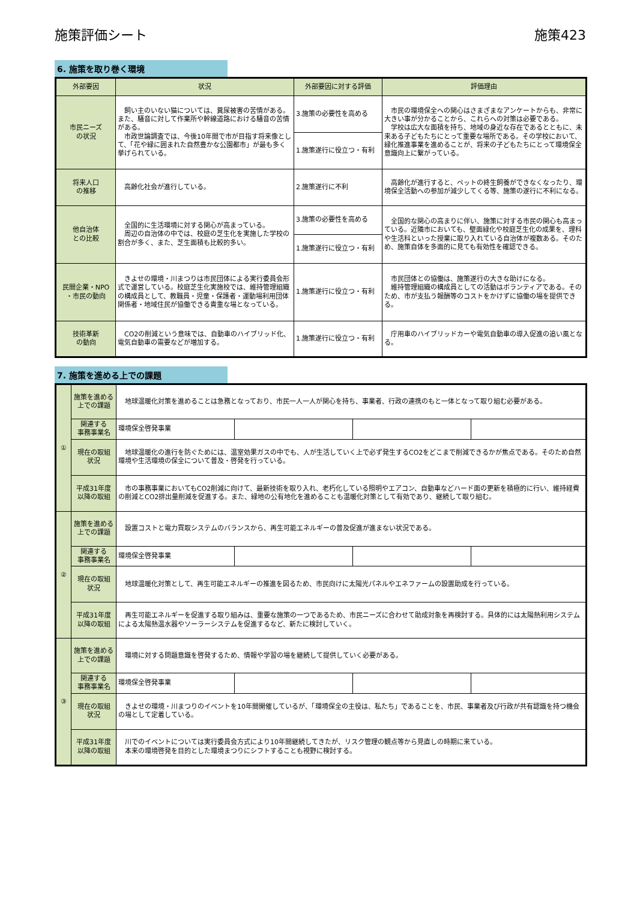施策評価シート 施策423
6. 施策を取り巻く環境
| 外部要因 | 状況 | 外部要因に対する評価 | 評価理由 |
| --- | --- | --- | --- |
| 市民ニーズ の状況 | 飼い主のいない猫については、糞尿被害の苦情がある。また、騒音に対して作業所や幹線道路における騒音の苦情がある。 市政世論調査では、今後10年間で市が目指す将来像として、「花や緑に囲まれた自然豊かな公園都市」が最も多く挙げられている。 | 3.施策の必要性を高める | 市民の環境保全への関心はさまざまなアンケートからも、非常に大きい事が分かることから、これらへの対策は必要である。 学校は広大な面積を持ち、地域の身近な存在であるとともに、未来ある子どもたちにとって重要な場所である。その学校において、緑化推進事業を進めることが、将来の子どもたちにとって環境保全意識向上に繋がっている。 |
| | | 1.施策遂行に役立つ・有利 | |
| 将来人口 の推移 | 高齢化社会が進行している。 | 2.施策遂行に不利 | 高齢化が進行すると、ペットの終生飼養ができなくなったり、環境保全活動への参加が減少してくる等、施策の遂行に不利になる。 |
| 他自治体 との比較 | 全国的に生活環境に対する関心が高まっている。 周辺の自治体の中では、校庭の芝生化を実施した学校の割合が多く、また、芝生面積も比較的多い。 | 3.施策の必要性を高める | 全国的な関心の高まりに伴い、施策に対する市民の関心も高まっている。近隣市においても、壁面緑化や校庭芝生化の成果を、理科や生活科といった授業に取り入れている自治体が複数ある。そのため、施策自体を多面的に見ても有効性を確認できる。 |
| | | 1.施策遂行に役立つ・有利 | |
| 民間企業・NPO ・市民の動向 | きよせの環境・川まつりは市民団体による実行委員会形式で運営している。校庭芝生化実施校では、維持管理組織の構成員として、教職員・児童・保護者・運動場利用団体関係者・地域住民が協働できる貴重な場となっている。 | 1.施策遂行に役立つ・有利 | 市民団体との協働は、施策遂行の大きな助けになる。 維持管理組織の構成員としての活動はボランティアである。そのため、市が支払う報酬等のコストをかけずに協働の場を提供できる。 |
| 技術革新 の動向 | CO2の削減という意味では、自動車のハイブリッド化、電気自動車の需要などが増加する。 | 1.施策遂行に役立つ・有利 | 庁用車のハイブリッドカーや電気自動車の導入促進の追い風となる。 |
7. 施策を進める上での課題
| ① | 施策を進める 上での課題 | 地球温暖化対策を進めることは急務となっており、市民一人一人が関心を持ち、事業者、行政の連携のもと一体となって取り組む必要がある。 | | | |
| | 関連する 事務事業名 | 環境保全啓発事業 | | | |
| | 現在の取組 状況 | 地球温暖化の進行を防ぐためには、温室効果ガスの中でも、人が生活していく上で必ず発生するCO2をどこまで削減できるかが焦点である。そのため自然環境や生活環境の保全について普及・啓発を行っている。 | | | |
| | 平成31年度 以降の取組 | 市の事務事業においてもCO2削減に向けて、最新技術を取り入れ、老朽化している照明やエアコン、自動車などハード面の更新を積極的に行い、維持経費の削減とCO2排出量削減を促進する。また、緑地の公有地化を進めることも温暖化対策として有効であり、継続して取り組む。 | | | |
| ② | 施策を進める 上での課題 | 設置コストと電力買取システムのバランスから、再生可能エネルギーの普及促進が進まない状況である。 | | | |
| | 関連する 事務事業名 | 環境保全啓発事業 | | | |
| | 現在の取組 状況 | 地球温暖化対策として、再生可能エネルギーの推進を図るため、市民向けに太陽光パネルやエネファームの設置助成を行っている。 | | | |
| | 平成31年度 以降の取組 | 再生可能エネルギーを促進する取り組みは、重要な施策の一つであるため、市民ニーズに合わせて助成対象を再検討する。具体的には太陽熱利用システムによる太陽熱温水器やソーラーシステムを促進するなど、新たに検討していく。 | | | |
| ③ | 施策を進める 上での課題 | 環境に対する問題意識を啓発するため、情報や学習の場を継続して提供していく必要がある。 | | | |
| | 関連する 事務事業名 | 環境保全啓発事業 | | | |
| | 現在の取組 状況 | きよせの環境・川まつりのイベントを10年間開催しているが、「環境保全の主役は、私たち」であることを、市民、事業者及び行政が共有認識を持つ機会の場として定着している。 | | | |
| | 平成31年度 以降の取組 | 川でのイベントについては実行委員会方式により10年間継続してきたが、リスク管理の観点等から見直しの時期に来ている。 本来の環境啓発を目的とした環境まつりにシフトすることも視野に検討する。 | | | |